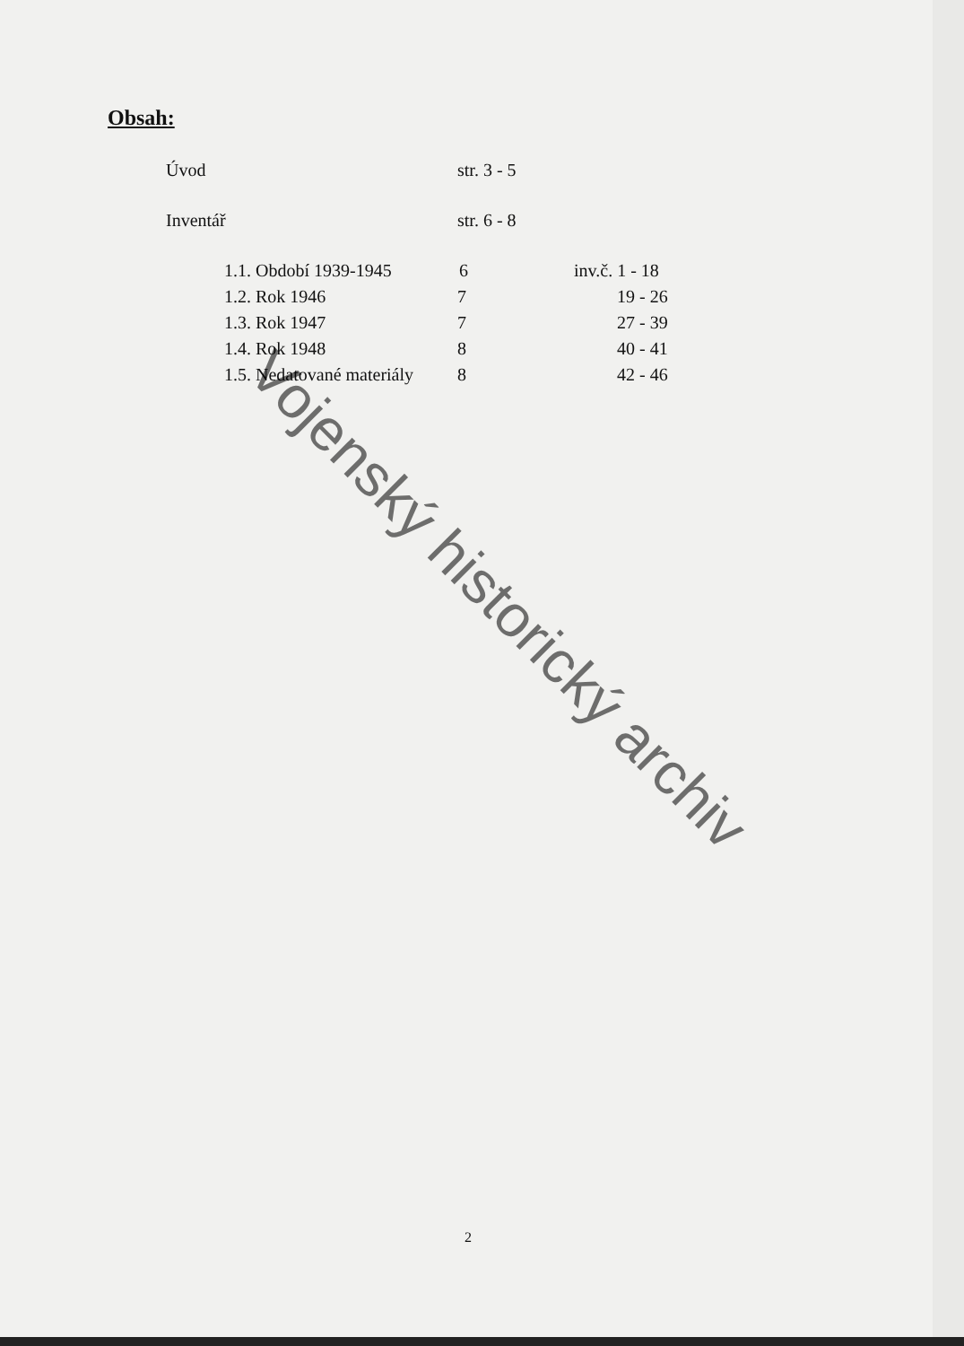Obsah:
| Úvod | str. 3 - 5 | |
| Inventář | str. 6 - 8 | |
| 1.1. Období 1939-1945 | 6 | inv.č. 1 - 18 |
| 1.2. Rok 1946 | 7 | 19 - 26 |
| 1.3. Rok 1947 | 7 | 27 - 39 |
| 1.4. Rok 1948 | 8 | 40 - 41 |
| 1.5. Nedatované materiály | 8 | 42 - 46 |
Vojenský historický archiv
2